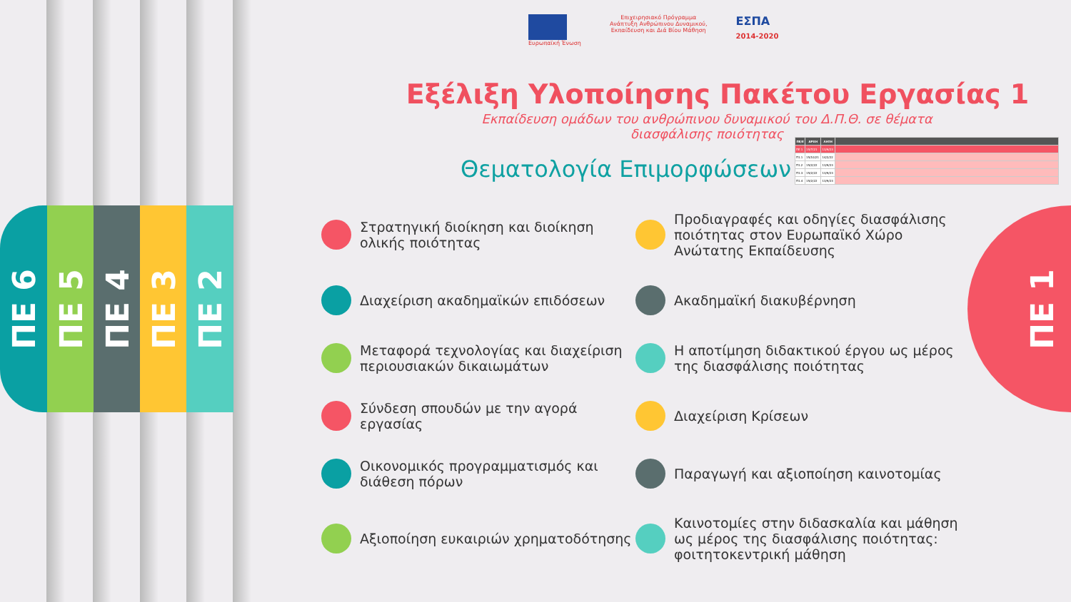ΠΕ 6
ΠΕ 5
ΠΕ 4
ΠΕ 3
ΠΕ 2
Ευρωπαϊκή Ένωση Επιχειρησιακό Πρόγραμμα
Ανάπτυξη Ανθρώπινου Δυναμικού,
Εκπαίδευση και Διά Βίου Μάθηση
ΕΣΠΑ
2014-2020
Εξέλιξη Υλοποίησης Πακέτου Εργασίας 1
Εκπαίδευση ομάδων του ανθρώπινου δυναμικού του Δ.Π.Θ. σε θέματα διασφάλισης ποιότητας
Θεματολογία Επιμορφώσεων
Στρατηγική διοίκηση και διοίκηση ολικής ποιότητας
Προδιαγραφές και οδηγίες διασφάλισης ποιότητας στον Ευρωπαϊκό Χώρο Ανώτατης Εκπαίδευσης
Διαχείριση ακαδημαϊκών επιδόσεων
Ακαδημαϊκή διακυβέρνηση
Μεταφορά τεχνολογίας και διαχείριση περιουσιακών δικαιωμάτων
Η αποτίμηση διδακτικού έργου ως μέρος της διασφάλισης ποιότητας
Σύνδεση σπουδών με την αγορά εργασίας
Διαχείριση Κρίσεων
Οικονομικός προγραμματισμός και διάθεση πόρων
Παραγωγή και αξιοποίηση καινοτομίας
Αξιοποίηση ευκαιριών χρηματοδότησης
Καινοτομίες στην διδασκαλία και μάθηση ως μέρος της διασφάλισης ποιότητας: φοιτητοκεντρική μάθηση
| ΠΕ/Ε | ΑΡΧΗ | ΛΗΞΗ | |
| --- | --- | --- | --- |
| ΠΕ 1 | 15/7/21 | 13/9/23 | |
| Π1.1 | 15/10/21 | 14/2/22 | |
| Π1.2 | 15/2/22 | 13/9/23 | |
| Π1.3 | 15/2/22 | 13/9/23 | |
| Π1.4 | 15/2/22 | 13/9/23 | |
ΠΕ 1